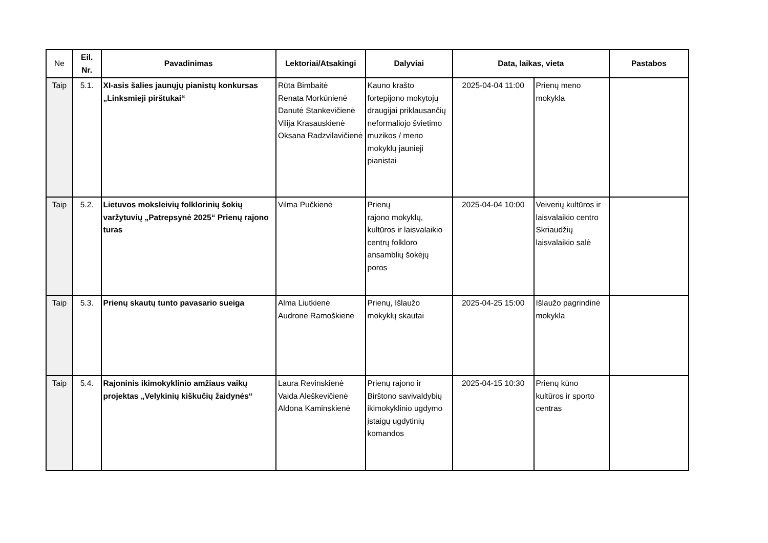| Ne | Eil. Nr. | Pavadinimas | Lektoriai/Atsakingi | Dalyviai | Data, laikas, vieta | | Pastabos |
| --- | --- | --- | --- | --- | --- | --- | --- |
| Taip | 5.1. | XI-asis šalies jaunųjų pianistų konkursas „Linksmieji pirštukai“ | Rūta Bimbaitė Renata Morkūnienė Danutė Stankevičienė Vilija Krasauskienė Oksana Radzvilavičienė | Kauno krašto fortepijono mokytojų draugijai priklausančių neformaliojo švietimo muzikos / meno mokyklų jaunieji pianistai | 2025-04-04 11:00 | Prienų meno mokykla | |
| Taip | 5.2. | Lietuvos moksleivių folklorinių šokių varžytuvių „Patrepsynė 2025“ Prienų rajono turas | Vilma Pučkienė | Prienų rajono mokyklų, kultūros ir laisvalaikio centrų folkloro ansamblių šokėjų poros | 2025-04-04 10:00 | Veiverių kultūros ir laisvalaikio centro Skriaudžių laisvalaikio salė | |
| Taip | 5.3. | Prienų skautų tunto pavasario sueiga | Alma Liutkienė Audronė Ramoškienė | Prienų, Išlaužo mokyklų skautai | 2025-04-25 15:00 | Išlaužo pagrindinė mokykla | |
| Taip | 5.4. | Rajoninis ikimokyklinio amžiaus vaikų projektas „Velykinių kiškučių žaidynės“ | Laura Revinskienė Vaida Aleškevičienė Aldona Kaminskienė | Prienų rajono ir Birštono savivaldybių ikimokyklinio ugdymo įstaigų ugdytinių komandos | 2025-04-15 10:30 | Prienų kūno kultūros ir sporto centras | |